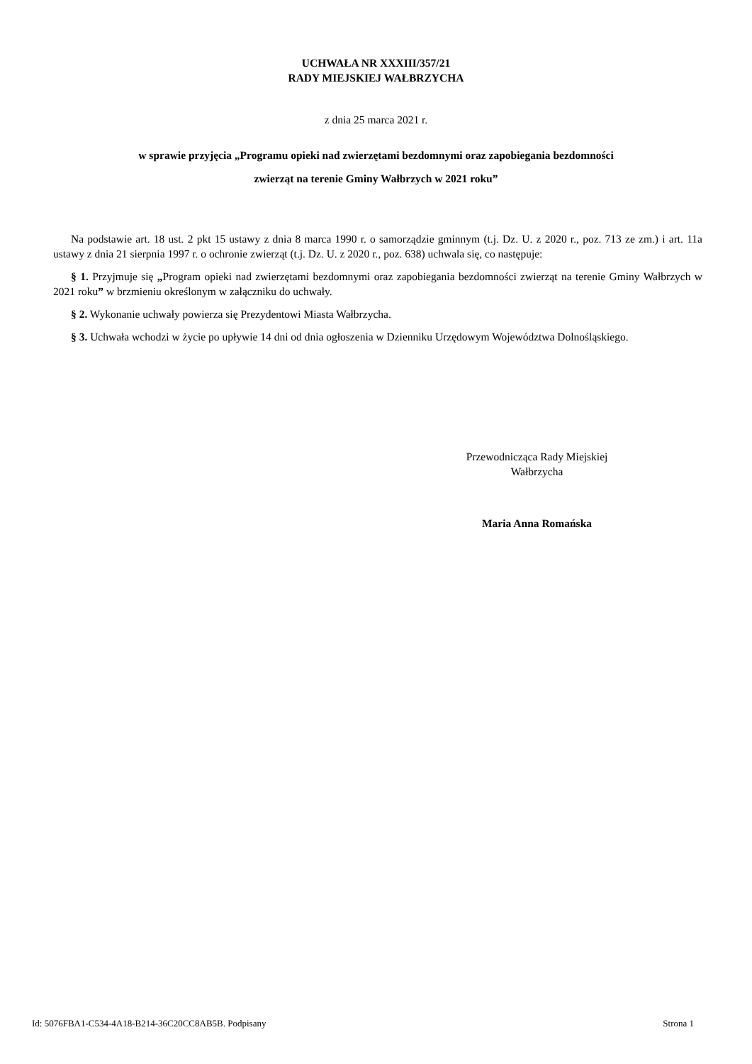UCHWAŁA NR XXXIII/357/21
RADY MIEJSKIEJ WAŁBRZYCHA
z dnia 25 marca 2021 r.
w sprawie przyjęcia „Programu opieki nad zwierzętami bezdomnymi oraz zapobiegania bezdomności
zwierząt na terenie Gminy Wałbrzych w 2021 roku”
Na podstawie art. 18 ust. 2 pkt 15 ustawy z dnia 8 marca 1990 r. o samorządzie gminnym (t.j. Dz. U. z 2020 r., poz. 713 ze zm.) i art. 11a ustawy z dnia 21 sierpnia 1997 r. o ochronie zwierząt (t.j. Dz. U. z 2020 r., poz. 638) uchwala się, co następuje:
§ 1. Przyjmuje się „Program opieki nad zwierzętami bezdomnymi oraz zapobiegania bezdomności zwierząt na terenie Gminy Wałbrzych w 2021 roku” w brzmieniu określonym w załączniku do uchwały.
§ 2. Wykonanie uchwały powierza się Prezydentowi Miasta Wałbrzycha.
§ 3. Uchwała wchodzi w życie po upływie 14 dni od dnia ogłoszenia w Dzienniku Urzędowym Województwa Dolnośląskiego.
Przewodnicząca Rady Miejskiej
Wałbrzycha
Maria Anna Romańska
Id: 5076FBA1-C534-4A18-B214-36C20CC8AB5B. Podpisany Strona 1